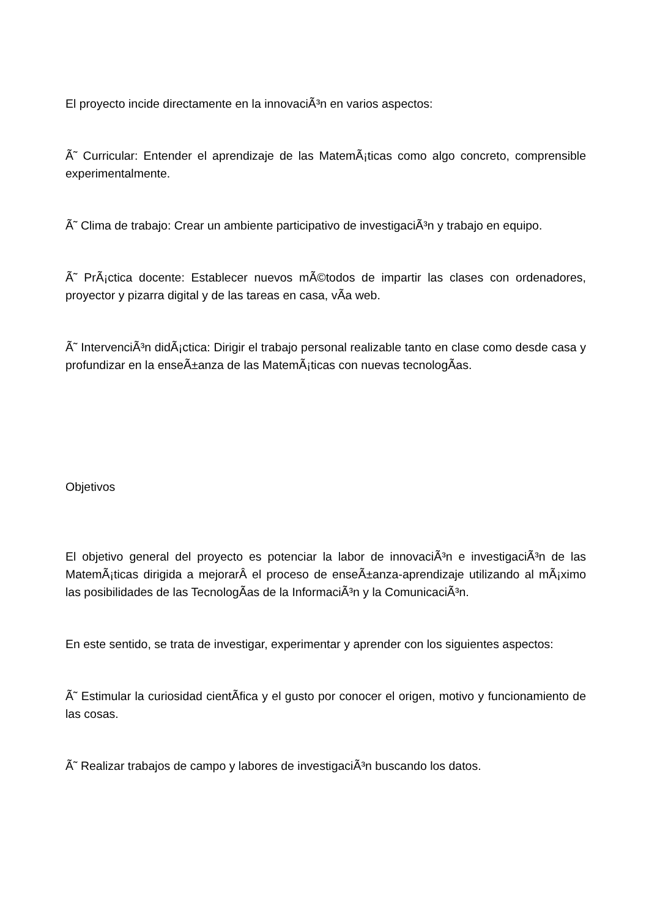El proyecto incide directamente en la innovaciÃ³n en varios aspectos:
Ã˜ Curricular: Entender el aprendizaje de las MatemÃ¡ticas como algo concreto, comprensible experimentalmente.
Ã˜ Clima de trabajo: Crear un ambiente participativo de investigaciÃ³n y trabajo en equipo.
Ã˜ PrÃ¡ctica docente: Establecer nuevos mÃ©todos de impartir las clases con ordenadores, proyector y pizarra digital y de las tareas en casa, vÃ­a web.
Ã˜ IntervenciÃ³n didÃ¡ctica: Dirigir el trabajo personal realizable tanto en clase como desde casa y profundizar en la enseÃ±anza de las MatemÃ¡ticas con nuevas tecnologÃ­as.
Objetivos
El objetivo general del proyecto es potenciar la labor de innovaciÃ³n e investigaciÃ³n de las MatemÃ¡ticas dirigida a mejorarÂ el proceso de enseÃ±anza-aprendizaje utilizando al mÃ¡ximo las posibilidades de las TecnologÃ­as de la InformaciÃ³n y la ComunicaciÃ³n.
En este sentido, se trata de investigar, experimentar y aprender con los siguientes aspectos:
Ã˜ Estimular la curiosidad cientÃ­fica y el gusto por conocer el origen, motivo y funcionamiento de las cosas.
Ã˜ Realizar trabajos de campo y labores de investigaciÃ³n buscando los datos.